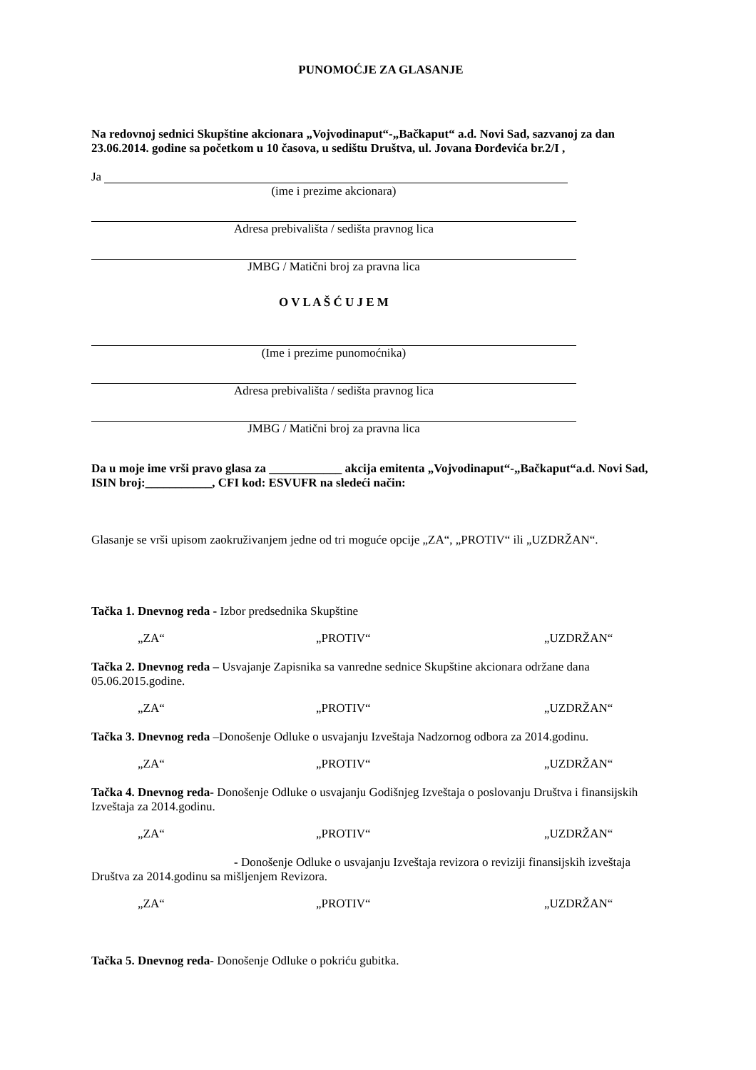PUNOMOĆJE ZA GLASANJE
Na redovnoj sednici Skupštine akcionara „Vojvodinaput“-„Bačkaput“ a.d. Novi Sad, sazvanoj za dan 23.06.2014. godine sa početkom u 10 časova, u sedištu Društva, ul. Jovana Đorđevića br.2/I ,
Ja
(ime i prezime akcionara)
Adresa prebivališta / sedišta pravnog lica
JMBG / Matični broj za pravna lica
O V L A Š Ć U J E M
(Ime i prezime punomoćnika)
Adresa prebivališta / sedišta pravnog lica
JMBG / Matični broj za pravna lica
Da u moje ime vrši pravo glasa za ____________ akcija emitenta „Vojvodinaput“-„Bačkaput“a.d. Novi Sad, ISIN broj:___________, CFI kod: ESVUFR na sledeći način:
Glasanje se vrši upisom zaokruživanjem jedne od tri moguće opcije „ZA“, „PROTIV“ ili „UZDRŽAN“.
Tačka 1. Dnevnog reda - Izbor predsednika Skupštine
„ZA“ „PROTIV“ „UZDRŽAN“
Tačka 2. Dnevnog reda – Usvajanje Zapisnika sa vanredne sednice Skupštine akcionara održane dana 05.06.2015.godine.
„ZA“ „PROTIV“ „UZDRŽAN“
Tačka 3. Dnevnog reda –Donošenje Odluke o usvajanju Izveštaja Nadzornog odbora za 2014.godinu.
„ZA“ „PROTIV“ „UZDRŽAN“
Tačka 4. Dnevnog reda- Donošenje Odluke o usvajanju Godišnjeg Izveštaja o poslovanju Društva i finansijskih Izveštaja za 2014.godinu.
„ZA“ „PROTIV“ „UZDRŽAN“
- Donošenje Odluke o usvajanju Izveštaja revizora o reviziji finansijskih izveštaja Društva za 2014.godinu sa mišljenjem Revizora.
„ZA“ „PROTIV“ „UZDRŽAN“
Tačka 5. Dnevnog reda- Donošenje Odluke o pokriću gubitka.